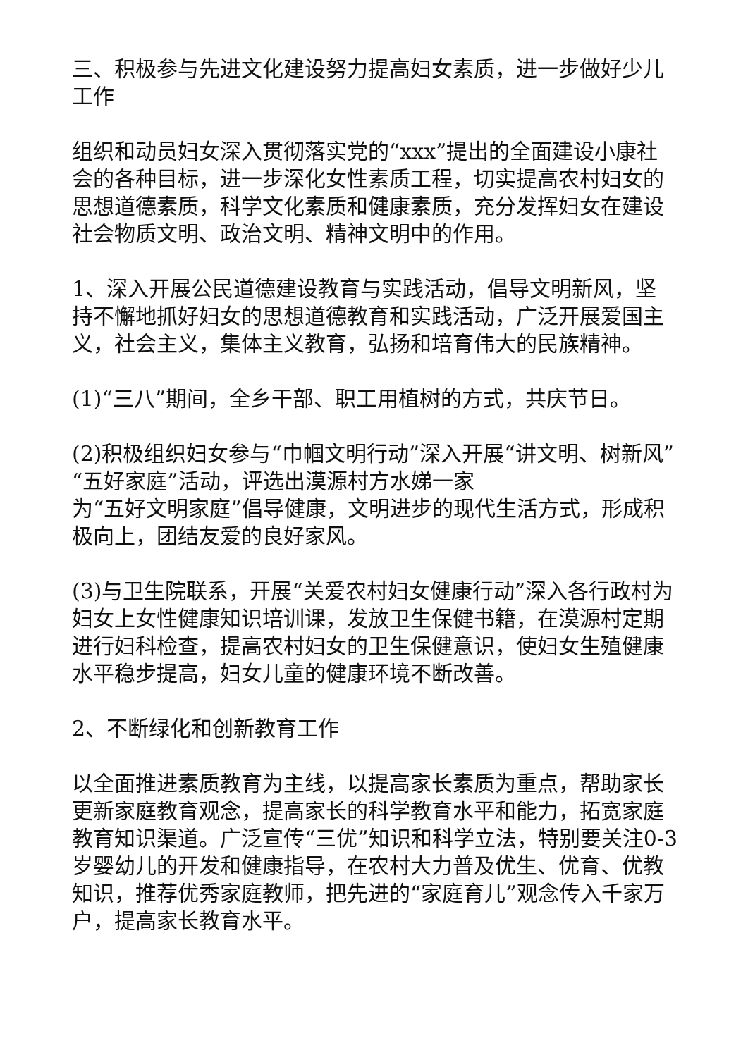三、积极参与先进文化建设努力提高妇女素质，进一步做好少儿工作
组织和动员妇女深入贯彻落实党的“xxx”提出的全面建设小康社会的各种目标，进一步深化女性素质工程，切实提高农村妇女的思想道德素质，科学文化素质和健康素质，充分发挥妇女在建设社会物质文明、政治文明、精神文明中的作用。
1、深入开展公民道德建设教育与实践活动，倡导文明新风，坚持不懈地抓好妇女的思想道德教育和实践活动，广泛开展爱国主义，社会主义，集体主义教育，弘扬和培育伟大的民族精神。
(1)“三八”期间，全乡干部、职工用植树的方式，共庆节日。
(2)积极组织妇女参与“巾帼文明行动”深入开展“讲文明、树新风”“五好家庭”活动，评选出漠源村方水娣一家
为“五好文明家庭”倡导健康，文明进步的现代生活方式，形成积极向上，团结友爱的良好家风。
(3)与卫生院联系，开展“关爱农村妇女健康行动”深入各行政村为妇女上女性健康知识培训课，发放卫生保健书籍，在漠源村定期进行妇科检查，提高农村妇女的卫生保健意识，使妇女生殖健康水平稳步提高，妇女儿童的健康环境不断改善。
2、不断绿化和创新教育工作
以全面推进素质教育为主线，以提高家长素质为重点，帮助家长更新家庭教育观念，提高家长的科学教育水平和能力，拓宽家庭教育知识渠道。广泛宣传“三优”知识和科学立法，特别要关注0-3岁婴幼儿的开发和健康指导，在农村大力普及优生、优育、优教知识，推荐优秀家庭教师，把先进的“家庭育儿”观念传入千家万户，提高家长教育水平。